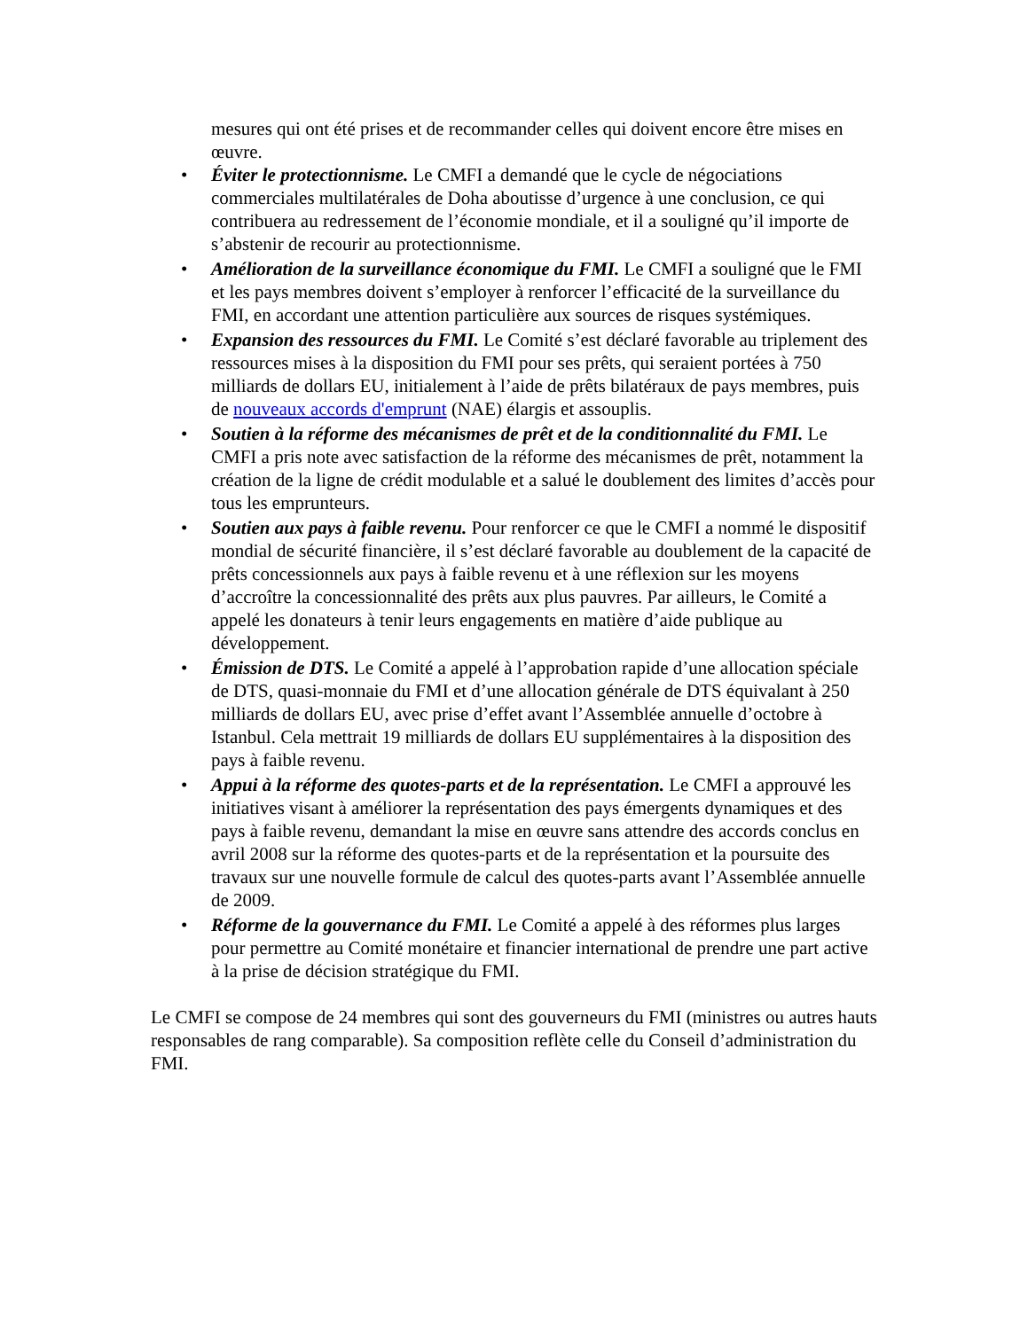mesures qui ont été prises et de recommander celles qui doivent encore être mises en œuvre.
• Éviter le protectionnisme. Le CMFI a demandé que le cycle de négociations commerciales multilatérales de Doha aboutisse d’urgence à une conclusion, ce qui contribuera au redressement de l’économie mondiale, et il a souligné qu’il importe de s’abstenir de recourir au protectionnisme.
• Amélioration de la surveillance économique du FMI. Le CMFI a souligné que le FMI et les pays membres doivent s’employer à renforcer l’efficacité de la surveillance du FMI, en accordant une attention particulière aux sources de risques systémiques.
• Expansion des ressources du FMI. Le Comité s’est déclaré favorable au triplement des ressources mises à la disposition du FMI pour ses prêts, qui seraient portées à 750 milliards de dollars EU, initialement à l’aide de prêts bilatéraux de pays membres, puis de nouveaux accords d'emprunt (NAE) élargis et assouplis.
• Soutien à la réforme des mécanismes de prêt et de la conditionnalité du FMI. Le CMFI a pris note avec satisfaction de la réforme des mécanismes de prêt, notamment la création de la ligne de crédit modulable et a salué le doublement des limites d’accès pour tous les emprunteurs.
• Soutien aux pays à faible revenu. Pour renforcer ce que le CMFI a nommé le dispositif mondial de sécurité financière, il s’est déclaré favorable au doublement de la capacité de prêts concessionnels aux pays à faible revenu et à une réflexion sur les moyens d’accroître la concessionnalité des prêts aux plus pauvres. Par ailleurs, le Comité a appelé les donateurs à tenir leurs engagements en matière d’aide publique au développement.
• Émission de DTS. Le Comité a appelé à l’approbation rapide d’une allocation spéciale de DTS, quasi-monnaie du FMI et d’une allocation générale de DTS équivalant à 250 milliards de dollars EU, avec prise d’effet avant l’Assemblée annuelle d’octobre à Istanbul. Cela mettrait 19 milliards de dollars EU supplémentaires à la disposition des pays à faible revenu.
• Appui à la réforme des quotes-parts et de la représentation. Le CMFI a approuvé les initiatives visant à améliorer la représentation des pays émergents dynamiques et des pays à faible revenu, demandant la mise en œuvre sans attendre des accords conclus en avril 2008 sur la réforme des quotes-parts et de la représentation et la poursuite des travaux sur une nouvelle formule de calcul des quotes-parts avant l’Assemblée annuelle de 2009.
• Réforme de la gouvernance du FMI. Le Comité a appelé à des réformes plus larges pour permettre au Comité monétaire et financier international de prendre une part active à la prise de décision stratégique du FMI.
Le CMFI se compose de 24 membres qui sont des gouverneurs du FMI (ministres ou autres hauts responsables de rang comparable). Sa composition reflète celle du Conseil d’administration du FMI.